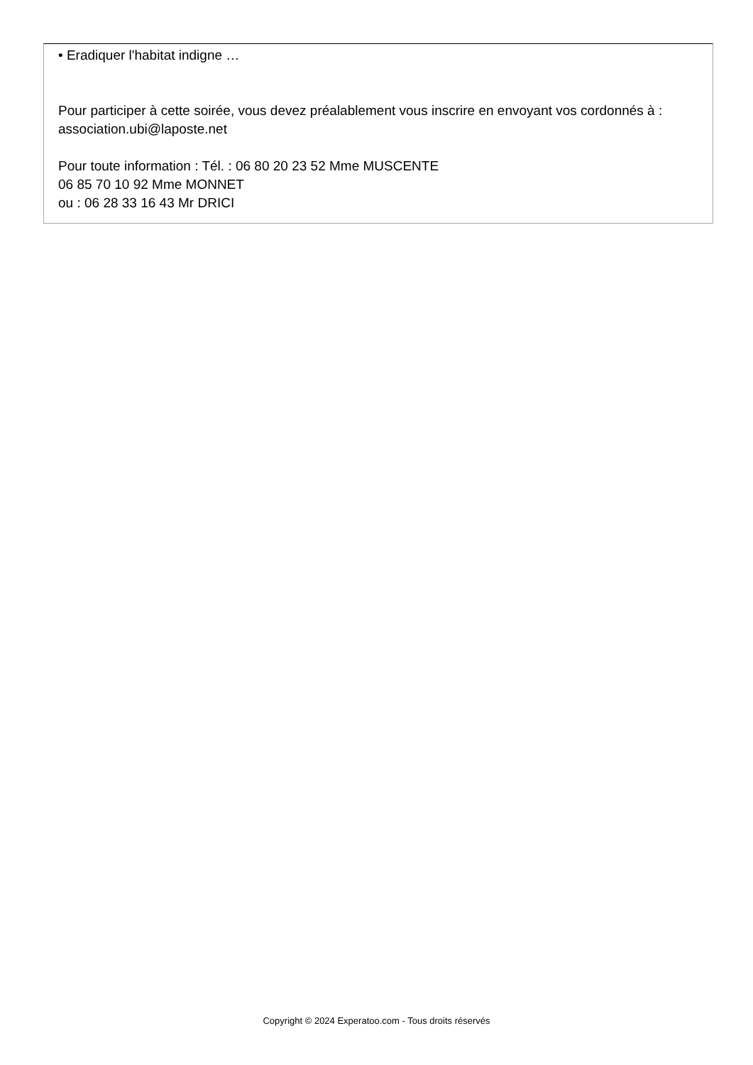• Eradiquer l'habitat indigne …
Pour participer à cette soirée, vous devez préalablement vous inscrire en envoyant vos cordonnés à : association.ubi@laposte.net
Pour toute information : Tél. : 06 80 20 23 52 Mme MUSCENTE
06 85 70 10 92 Mme MONNET
ou : 06 28 33 16 43 Mr DRICI
Copyright © 2024 Experatoo.com - Tous droits réservés